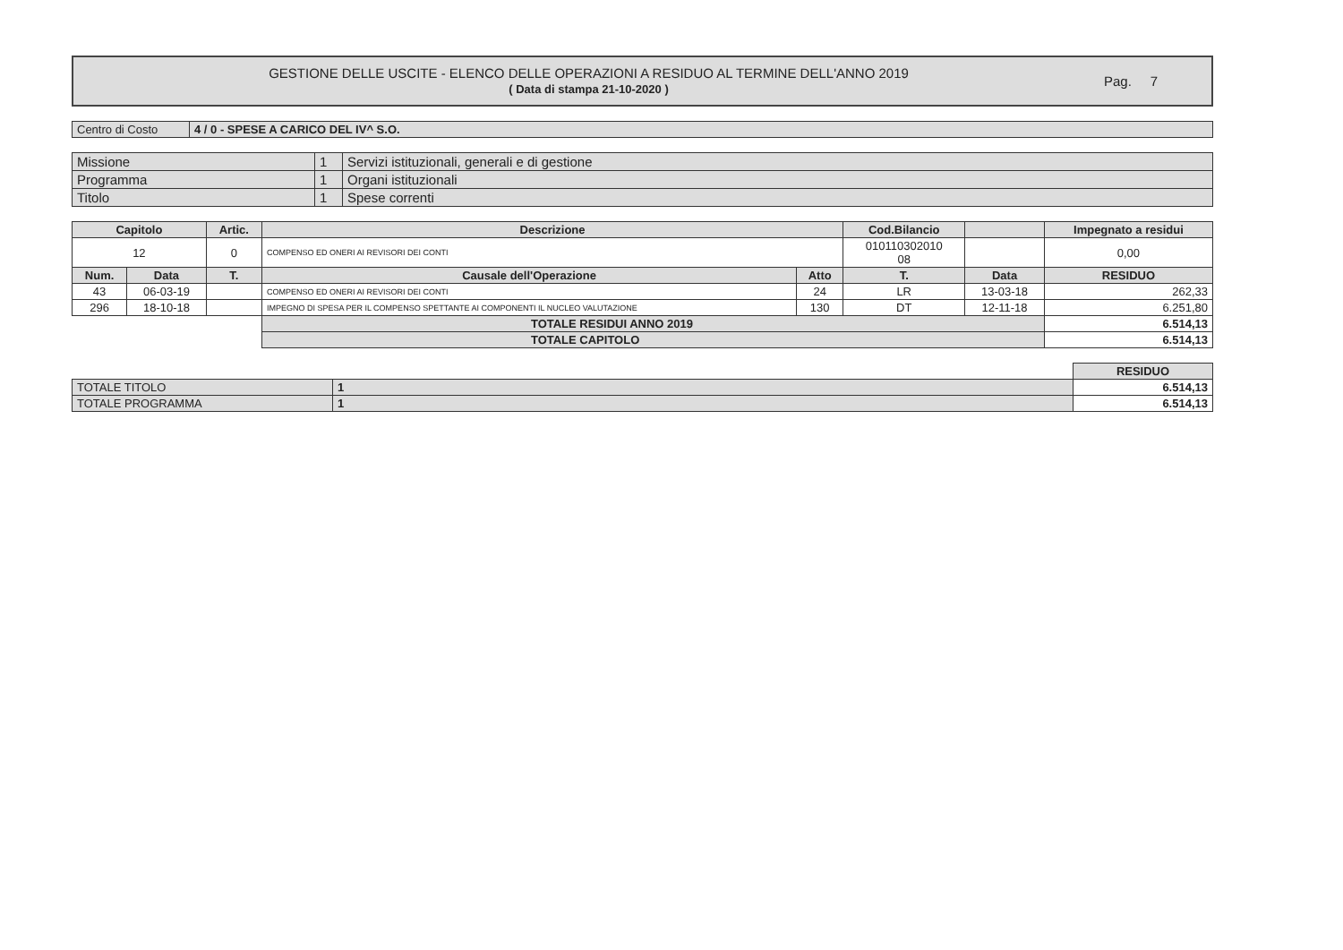GESTIONE DELLE USCITE - ELENCO DELLE OPERAZIONI A RESIDUO AL TERMINE DELL'ANNO 2019
( Data di stampa 21-10-2020 )
Pag. 7
| Centro di Costo | 4 / 0 - SPESE A CARICO DEL IV^ S.O. |
| Missione | 1 | Servizi istituzionali, generali e di gestione |
| Programma | 1 | Organi istituzionali |
| Titolo | 1 | Spese correnti |
| Capitolo | | Artic. | Descrizione | | Cod.Bilancio | | Impegnato a residui |
| --- | --- | --- | --- | --- | --- | --- | --- |
| 12 | | 0 | COMPENSO ED ONERI AI REVISORI DEI CONTI | | 010110302010 08 | | 0,00 |
| Num. | Data | T. | Causale dell'Operazione | Atto | T. | Data | RESIDUO |
| 43 | 06-03-19 | | COMPENSO ED ONERI AI REVISORI DEI CONTI | 24 | LR | 13-03-18 | 262,33 |
| 296 | 18-10-18 | | IMPEGNO DI SPESA PER IL COMPENSO SPETTANTE AI COMPONENTI IL NUCLEO VALUTAZIONE | 130 | DT | 12-11-18 | 6.251,80 |
| | | | TOTALE RESIDUI ANNO 2019 | | | | 6.514,13 |
| | | | TOTALE CAPITOLO | | | | 6.514,13 |
| | | RESIDUO |
| TOTALE TITOLO | 1 | 6.514,13 |
| TOTALE PROGRAMMA | 1 | 6.514,13 |